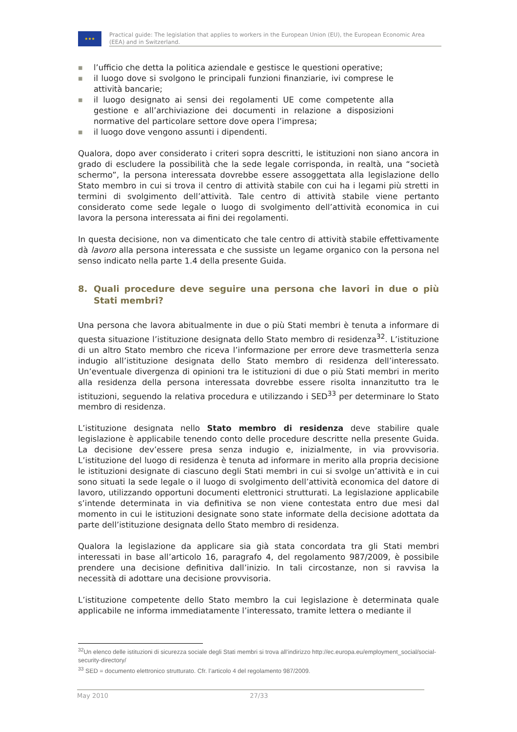★★★
Practical guide: The legislation that applies to workers in the European Union (EU), the European Economic Area (EEA) and in Switzerland.
■
l’ufficio che detta la politica aziendale e gestisce le questioni operative;
■
il luogo dove si svolgono le principali funzioni finanziarie, ivi comprese le attività bancarie;
■
il luogo designato ai sensi dei regolamenti UE come competente alla gestione e all’archiviazione dei documenti in relazione a disposizioni normative del particolare settore dove opera l’impresa;
■
il luogo dove vengono assunti i dipendenti.
Qualora, dopo aver considerato i criteri sopra descritti, le istituzioni non siano ancora in grado di escludere la possibilità che la sede legale corrisponda, in realtà, una “società schermo”, la persona interessata dovrebbe essere assoggettata alla legislazione dello Stato membro in cui si trova il centro di attività stabile con cui ha i legami più stretti in termini di svolgimento dell’attività. Tale centro di attività stabile viene pertanto considerato come sede legale o luogo di svolgimento dell’attività economica in cui lavora la persona interessata ai fini dei regolamenti.
In questa decisione, non va dimenticato che tale centro di attività stabile effettivamente dà lavoro alla persona interessata e che sussiste un legame organico con la persona nel senso indicato nella parte 1.4 della presente Guida.
8. Quali procedure deve seguire una persona che lavori in due o più Stati membri?
Una persona che lavora abitualmente in due o più Stati membri è tenuta a informare di questa situazione l’istituzione designata dello Stato membro di residenza<sup>32</sup>. L’istituzione di un altro Stato membro che riceva l’informazione per errore deve trasmetterla senza indugio all’istituzione designata dello Stato membro di residenza dell’interessato. Un’eventuale divergenza di opinioni tra le istituzioni di due o più Stati membri in merito alla residenza della persona interessata dovrebbe essere risolta innanzitutto tra le istituzioni, seguendo la relativa procedura e utilizzando i SED<sup>33</sup> per determinare lo Stato membro di residenza.
L’istituzione designata nello Stato membro di residenza deve stabilire quale legislazione è applicabile tenendo conto delle procedure descritte nella presente Guida. La decisione dev’essere presa senza indugio e, inizialmente, in via provvisoria. L’istituzione del luogo di residenza è tenuta ad informare in merito alla propria decisione le istituzioni designate di ciascuno degli Stati membri in cui si svolge un’attività e in cui sono situati la sede legale o il luogo di svolgimento dell’attività economica del datore di lavoro, utilizzando opportuni documenti elettronici strutturati. La legislazione applicabile s’intende determinata in via definitiva se non viene contestata entro due mesi dal momento in cui le istituzioni designate sono state informate della decisione adottata da parte dell’istituzione designata dello Stato membro di residenza.
Qualora la legislazione da applicare sia già stata concordata tra gli Stati membri interessati in base all’articolo 16, paragrafo 4, del regolamento 987/2009, è possibile prendere una decisione definitiva dall’inizio. In tali circostanze, non si ravvisa la necessità di adottare una decisione provvisoria.
L’istituzione competente dello Stato membro la cui legislazione è determinata quale applicabile ne informa immediatamente l’interessato, tramite lettera o mediante il
<sup>32</sup> Un elenco delle istituzioni di sicurezza sociale degli Stati membri si trova all’indirizzo http://ec.europa.eu/employment_social/social-security-directory/
<sup>33</sup> SED = documento elettronico strutturato. Cfr. l’articolo 4 del regolamento 987/2009.
May 2010 27/33